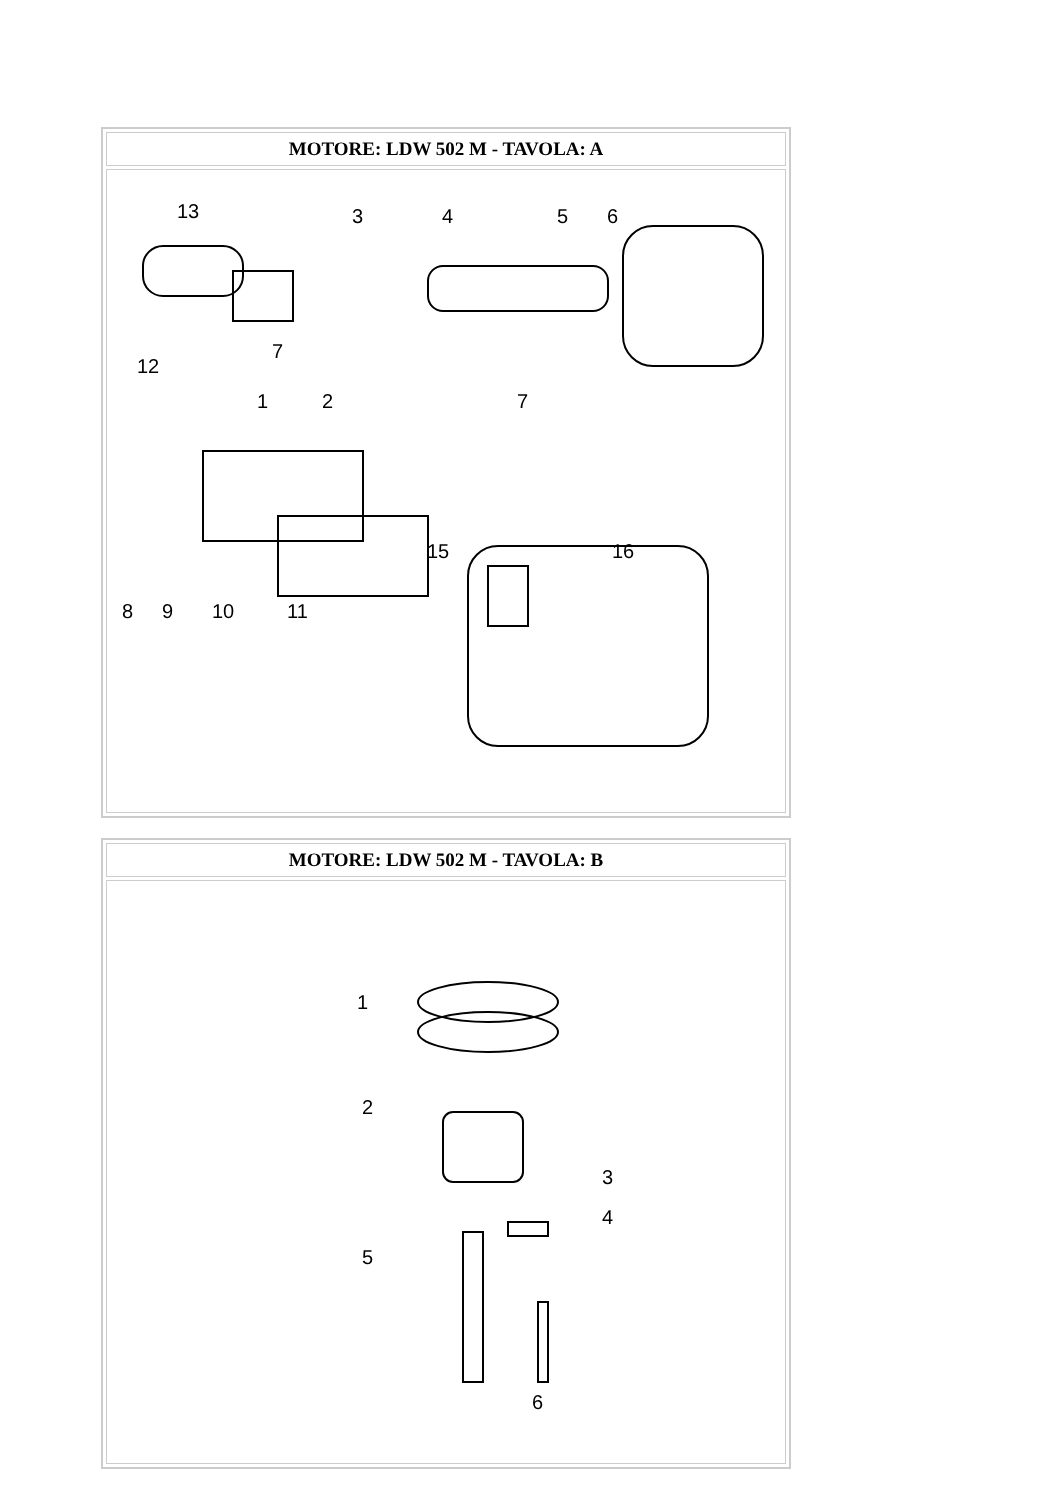| MOTORE: LDW 502 M - TAVOLA: A |
| --- |
| 13 3 4 5 6 7 12 7 1 2 15 16 8 9 10 11 |
| MOTORE: LDW 502 M - TAVOLA: B |
| --- |
| 1 2 3 4 5 6 |